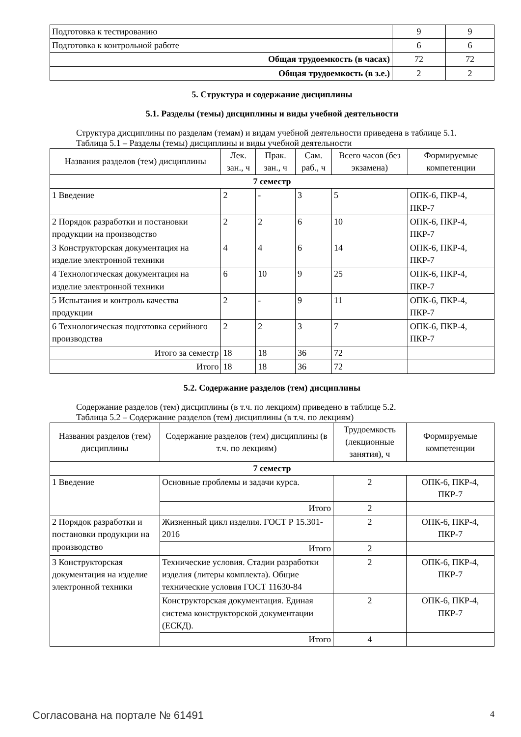| Подготовка к тестированию | 9 | 9 |
| Подготовка к контрольной работе | 6 | 6 |
| Общая трудоемкость (в часах) | 72 | 72 |
| Общая трудоемкость (в з.е.) | 2 | 2 |
5. Структура и содержание дисциплины
5.1. Разделы (темы) дисциплины и виды учебной деятельности
Структура дисциплины по разделам (темам) и видам учебной деятельности приведена в таблице 5.1.
Таблица 5.1 – Разделы (темы) дисциплины и виды учебной деятельности
| Названия разделов (тем) дисциплины | Лек. зан., ч | Прак. зан., ч | Сам. раб., ч | Всего часов (без экзамена) | Формируемые компетенции |
| --- | --- | --- | --- | --- | --- |
| 7 семестр | | | | | |
| 1 Введение | 2 | - | 3 | 5 | ОПК-6, ПКР-4, ПКР-7 |
| 2 Порядок разработки и постановки продукции на производство | 2 | 2 | 6 | 10 | ОПК-6, ПКР-4, ПКР-7 |
| 3 Конструкторская документация на изделие электронной техники | 4 | 4 | 6 | 14 | ОПК-6, ПКР-4, ПКР-7 |
| 4 Технологическая документация на изделие электронной техники | 6 | 10 | 9 | 25 | ОПК-6, ПКР-4, ПКР-7 |
| 5 Испытания и контроль качества продукции | 2 | - | 9 | 11 | ОПК-6, ПКР-4, ПКР-7 |
| 6 Технологическая подготовка серийного производства | 2 | 2 | 3 | 7 | ОПК-6, ПКР-4, ПКР-7 |
| Итого за семестр | 18 | 18 | 36 | 72 | |
| Итого | 18 | 18 | 36 | 72 | |
5.2. Содержание разделов (тем) дисциплины
Содержание разделов (тем) дисциплины (в т.ч. по лекциям) приведено в таблице 5.2.
Таблица 5.2 – Содержание разделов (тем) дисциплины (в т.ч. по лекциям)
| Названия разделов (тем) дисциплины | Содержание разделов (тем) дисциплины (в т.ч. по лекциям) | Трудоемкость (лекционные занятия), ч | Формируемые компетенции |
| --- | --- | --- | --- |
| 7 семестр | | | |
| 1 Введение | Основные проблемы и задачи курса. | 2 | ОПК-6, ПКР-4, ПКР-7 |
| | Итого | 2 | |
| 2 Порядок разработки и постановки продукции на производство | Жизненный цикл изделия. ГОСТ Р 15.301-2016 | 2 | ОПК-6, ПКР-4, ПКР-7 |
| | Итого | 2 | |
| 3 Конструкторская документация на изделие электронной техники | Технические условия. Стадии разработки изделия (литеры комплекта). Общие технические условия ГОСТ 11630-84 | 2 | ОПК-6, ПКР-4, ПКР-7 |
| | Конструкторская документация. Единая система конструкторской документации (ЕСКД). | 2 | ОПК-6, ПКР-4, ПКР-7 |
| | Итого | 4 | |
Согласована на портале № 61491 4